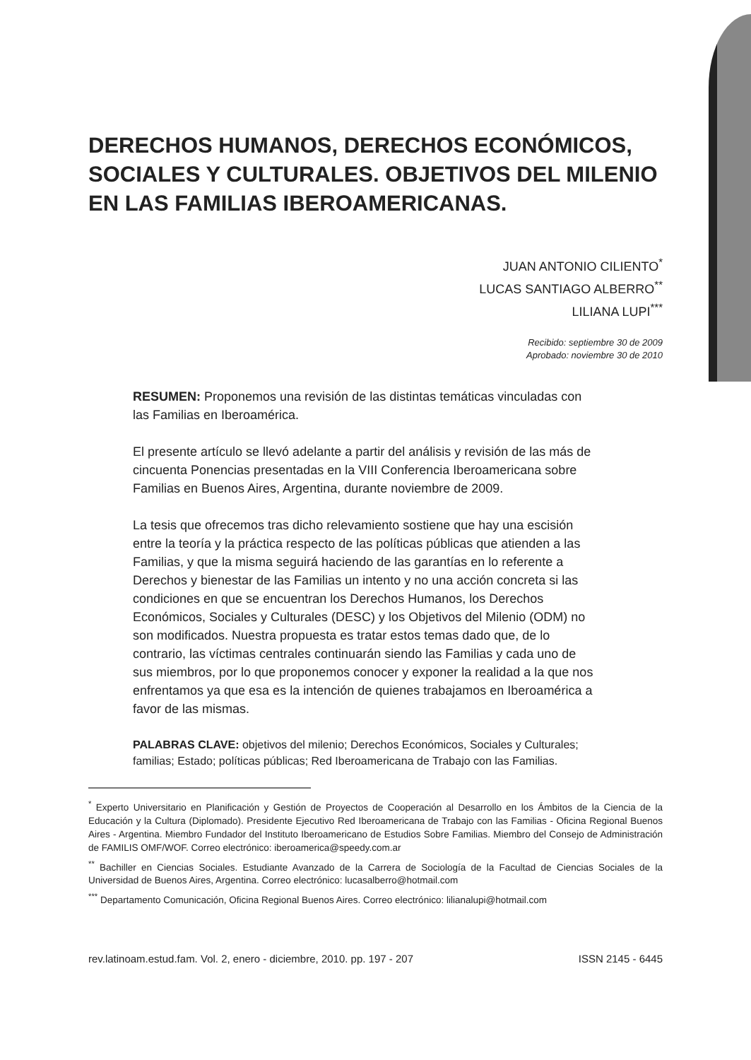DERECHOS HUMANOS, DERECHOS ECONÓMICOS, SOCIALES Y CULTURALES. OBJETIVOS DEL MILENIO EN LAS FAMILIAS IBEROAMERICANAS.
JUAN ANTONIO CILIENTO<sup>*</sup>
LUCAS SANTIAGO ALBERRO<sup>**</sup>
LILIANA LUPI<sup>***</sup>
Recibido: septiembre 30 de 2009
Aprobado: noviembre 30 de 2010
RESUMEN: Proponemos una revisión de las distintas temáticas vinculadas con las Familias en Iberoamérica.
El presente artículo se llevó adelante a partir del análisis y revisión de las más de cincuenta Ponencias presentadas en la VIII Conferencia Iberoamericana sobre Familias en Buenos Aires, Argentina, durante noviembre de 2009.
La tesis que ofrecemos tras dicho relevamiento sostiene que hay una escisión entre la teoría y la práctica respecto de las políticas públicas que atienden a las Familias, y que la misma seguirá haciendo de las garantías en lo referente a Derechos y bienestar de las Familias un intento y no una acción concreta si las condiciones en que se encuentran los Derechos Humanos, los Derechos Económicos, Sociales y Culturales (DESC) y los Objetivos del Milenio (ODM) no son modificados. Nuestra propuesta es tratar estos temas dado que, de lo contrario, las víctimas centrales continuarán siendo las Familias y cada uno de sus miembros, por lo que proponemos conocer y exponer la realidad a la que nos enfrentamos ya que esa es la intención de quienes trabajamos en Iberoamérica a favor de las mismas.
PALABRAS CLAVE: objetivos del milenio; Derechos Económicos, Sociales y Culturales; familias; Estado; políticas públicas; Red Iberoamericana de Trabajo con las Familias.
<sup>*</sup> Experto Universitario en Planificación y Gestión de Proyectos de Cooperación al Desarrollo en los Ámbitos de la Ciencia de la Educación y la Cultura (Diplomado). Presidente Ejecutivo Red Iberoamericana de Trabajo con las Familias - Oficina Regional Buenos Aires - Argentina. Miembro Fundador del Instituto Iberoamericano de Estudios Sobre Familias. Miembro del Consejo de Administración de FAMILIS OMF/WOF. Correo electrónico: iberoamerica@speedy.com.ar
<sup>**</sup> Bachiller en Ciencias Sociales. Estudiante Avanzado de la Carrera de Sociología de la Facultad de Ciencias Sociales de la Universidad de Buenos Aires, Argentina. Correo electrónico: lucasalberro@hotmail.com
<sup>***</sup> Departamento Comunicación, Oficina Regional Buenos Aires. Correo electrónico: lilianalupi@hotmail.com
rev.latinoam.estud.fam. Vol. 2, enero - diciembre, 2010. pp. 197 - 207 ISSN 2145 - 6445